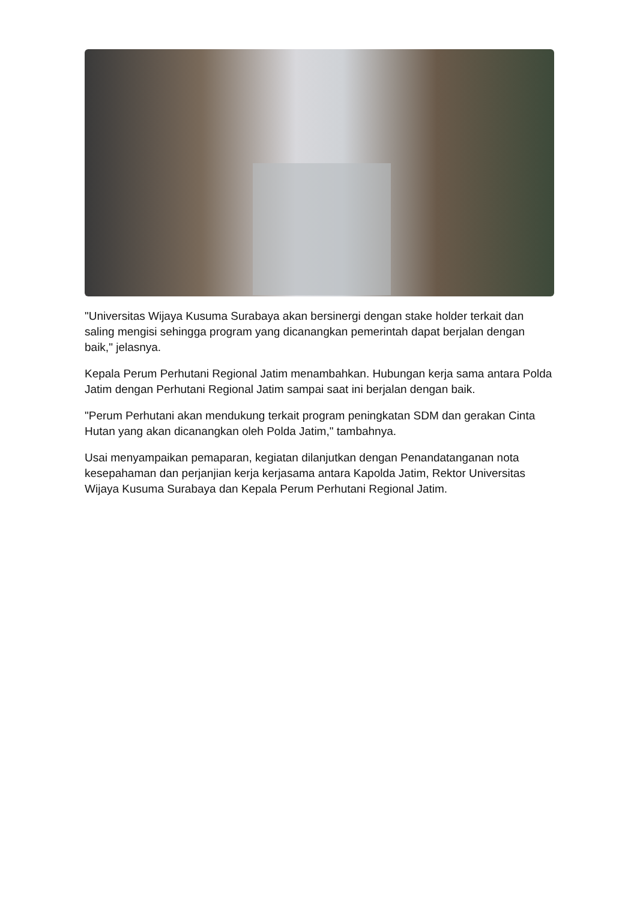"Universitas Wijaya Kusuma Surabaya akan bersinergi dengan stake holder terkait dan saling mengisi sehingga program yang dicanangkan pemerintah dapat berjalan dengan baik," jelasnya.
Kepala Perum Perhutani Regional Jatim menambahkan. Hubungan kerja sama antara Polda Jatim dengan Perhutani Regional Jatim sampai saat ini berjalan dengan baik.
"Perum Perhutani akan mendukung terkait program peningkatan SDM dan gerakan Cinta Hutan yang akan dicanangkan oleh Polda Jatim," tambahnya.
Usai menyampaikan pemaparan, kegiatan dilanjutkan dengan Penandatanganan nota kesepahaman dan perjanjian kerja kerjasama antara Kapolda Jatim, Rektor Universitas Wijaya Kusuma Surabaya dan Kepala Perum Perhutani Regional Jatim.